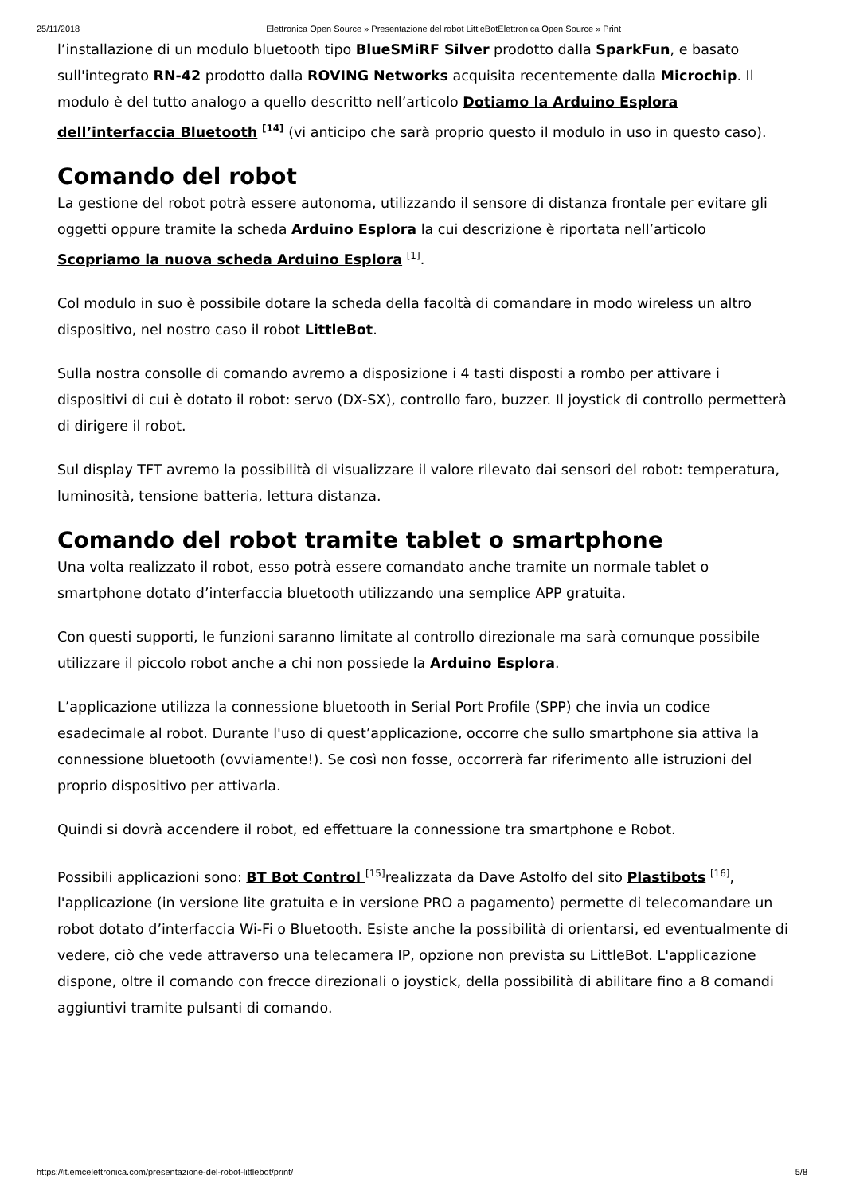25/11/2018 Elettronica Open Source » Presentazione del robot LittleBotElettronica Open Source » Print
l’installazione di un modulo bluetooth tipo BlueSMiRF Silver prodotto dalla SparkFun, e basato sull'integrato RN-42 prodotto dalla ROVING Networks acquisita recentemente dalla Microchip. Il modulo è del tutto analogo a quello descritto nell’articolo Dotiamo la Arduino Esplora dell’interfaccia Bluetooth <sup>[14]</sup> (vi anticipo che sarà proprio questo il modulo in uso in questo caso).
Comando del robot
La gestione del robot potrà essere autonoma, utilizzando il sensore di distanza frontale per evitare gli oggetti oppure tramite la scheda Arduino Esplora la cui descrizione è riportata nell’articolo Scopriamo la nuova scheda Arduino Esplora <sup>[1]</sup>.
Col modulo in suo è possibile dotare la scheda della facoltà di comandare in modo wireless un altro dispositivo, nel nostro caso il robot LittleBot.
Sulla nostra consolle di comando avremo a disposizione i 4 tasti disposti a rombo per attivare i dispositivi di cui è dotato il robot: servo (DX-SX), controllo faro, buzzer. Il joystick di controllo permetterà di dirigere il robot.
Sul display TFT avremo la possibilità di visualizzare il valore rilevato dai sensori del robot: temperatura, luminosità, tensione batteria, lettura distanza.
Comando del robot tramite tablet o smartphone
Una volta realizzato il robot, esso potrà essere comandato anche tramite un normale tablet o smartphone dotato d’interfaccia bluetooth utilizzando una semplice APP gratuita.
Con questi supporti, le funzioni saranno limitate al controllo direzionale ma sarà comunque possibile utilizzare il piccolo robot anche a chi non possiede la Arduino Esplora.
L’applicazione utilizza la connessione bluetooth in Serial Port Profile (SPP) che invia un codice esadecimale al robot. Durante l'uso di quest’applicazione, occorre che sullo smartphone sia attiva la connessione bluetooth (ovviamente!). Se così non fosse, occorrerà far riferimento alle istruzioni del proprio dispositivo per attivarla.
Quindi si dovrà accendere il robot, ed effettuare la connessione tra smartphone e Robot.
Possibili applicazioni sono: BT Bot Control <sup>[15]</sup>realizzata da Dave Astolfo del sito Plastibots <sup>[16]</sup>, l'applicazione (in versione lite gratuita e in versione PRO a pagamento) permette di telecomandare un robot dotato d’interfaccia Wi-Fi o Bluetooth. Esiste anche la possibilità di orientarsi, ed eventualmente di vedere, ciò che vede attraverso una telecamera IP, opzione non prevista su LittleBot. L'applicazione dispone, oltre il comando con frecce direzionali o joystick, della possibilità di abilitare fino a 8 comandi aggiuntivi tramite pulsanti di comando.
https://it.emcelettronica.com/presentazione-del-robot-littlebot/print/ 5/8